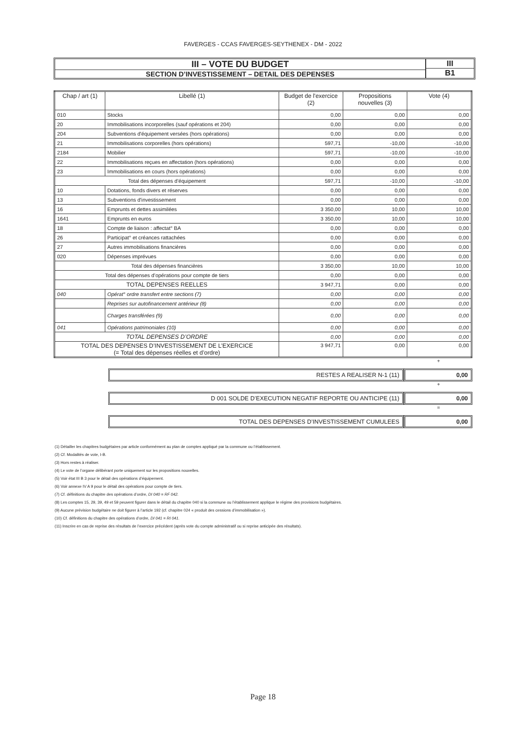FAVERGES - CCAS FAVERGES-SEYTHENEX - DM - 2022
III – VOTE DU BUDGET
SECTION D’INVESTISSEMENT – DETAIL DES DEPENSES
III
B1
| Chap / art (1) | Libellé (1) | Budget de l'exercice (2) | Propositions nouvelles (3) | Vote (4) |
| --- | --- | --- | --- | --- |
| 010 | Stocks | 0,00 | 0,00 | 0,00 |
| 20 | Immobilisations incorporelles (sauf opérations et 204) | 0,00 | 0,00 | 0,00 |
| 204 | Subventions d'équipement versées (hors opérations) | 0,00 | 0,00 | 0,00 |
| 21 | Immobilisations corporelles (hors opérations) | 597,71 | -10,00 | -10,00 |
| 2184 | Mobilier | 597,71 | -10,00 | -10,00 |
| 22 | Immobilisations reçues en affectation (hors opérations) | 0,00 | 0,00 | 0,00 |
| 23 | Immobilisations en cours (hors opérations) | 0,00 | 0,00 | 0,00 |
| Total des dépenses d’équipement | | 597,71 | -10,00 | -10,00 |
| 10 | Dotations, fonds divers et réserves | 0,00 | 0,00 | 0,00 |
| 13 | Subventions d'investissement | 0,00 | 0,00 | 0,00 |
| 16 | Emprunts et dettes assimilées | 3 350,00 | 10,00 | 10,00 |
| 1641 | Emprunts en euros | 3 350,00 | 10,00 | 10,00 |
| 18 | Compte de liaison : affectat° BA | 0,00 | 0,00 | 0,00 |
| 26 | Participat° et créances rattachées | 0,00 | 0,00 | 0,00 |
| 27 | Autres immobilisations financières | 0,00 | 0,00 | 0,00 |
| 020 | Dépenses imprévues | 0,00 | 0,00 | 0,00 |
| Total des dépenses financières | | 3 350,00 | 10,00 | 10,00 |
| Total des dépenses d’opérations pour compte de tiers | | 0,00 | 0,00 | 0,00 |
| TOTAL DEPENSES REELLES | | 3 947,71 | 0,00 | 0,00 |
| 040 | Opérat° ordre transfert entre sections (7) | 0,00 | 0,00 | 0,00 |
| | Reprises sur autofinancement antérieur (8) | 0,00 | 0,00 | 0,00 |
| | Charges transférées (9) | 0,00 | 0,00 | 0,00 |
| 041 | Opérations patrimoniales (10) | 0,00 | 0,00 | 0,00 |
| TOTAL DEPENSES D’ORDRE | | 0,00 | 0,00 | 0,00 |
| TOTAL DES DEPENSES D’INVESTISSEMENT DE L’EXERCICE (= Total des dépenses réelles et d’ordre) | | 3 947,71 | 0,00 | 0,00 |
+
RESTES A REALISER N-1 (11) 0,00
+
D 001 SOLDE D’EXECUTION NEGATIF REPORTE OU ANTICIPE (11)
0,00
=
TOTAL DES DEPENSES D’INVESTISSEMENT CUMULEES
0,00
(1) Détailler les chapitres budgétaires par article conformément au plan de comptes appliqué par la commune ou l’établissement.
(2) Cf. Modalités de vote, I-B.
(3) Hors restes à réaliser.
(4) Le vote de l’organe délibérant porte uniquement sur les propositions nouvelles.
(5) Voir état III B 3 pour le détail des opérations d’équipement.
(6) Voir annexe IV A 9 pour le détail des opérations pour compte de tiers.
(7) Cf. définitions du chapitre des opérations d’ordre, DI 040 = RF 042.
(8) Les comptes 15, 29, 39, 49 et 59 peuvent figurer dans le détail du chapitre 040 si la commune ou l’établissement applique le régime des provisions budgétaires.
(9) Aucune prévision budgétaire ne doit figurer à l’article 192 (cf. chapitre 024 « produit des cessions d’immobilisation »).
(10) Cf. définitions du chapitre des opérations d’ordre, DI 041 = RI 041.
(11) Inscrire en cas de reprise des résultats de l’exercice précédent (après vote du compte administratif ou si reprise anticipée des résultats).
Page 18